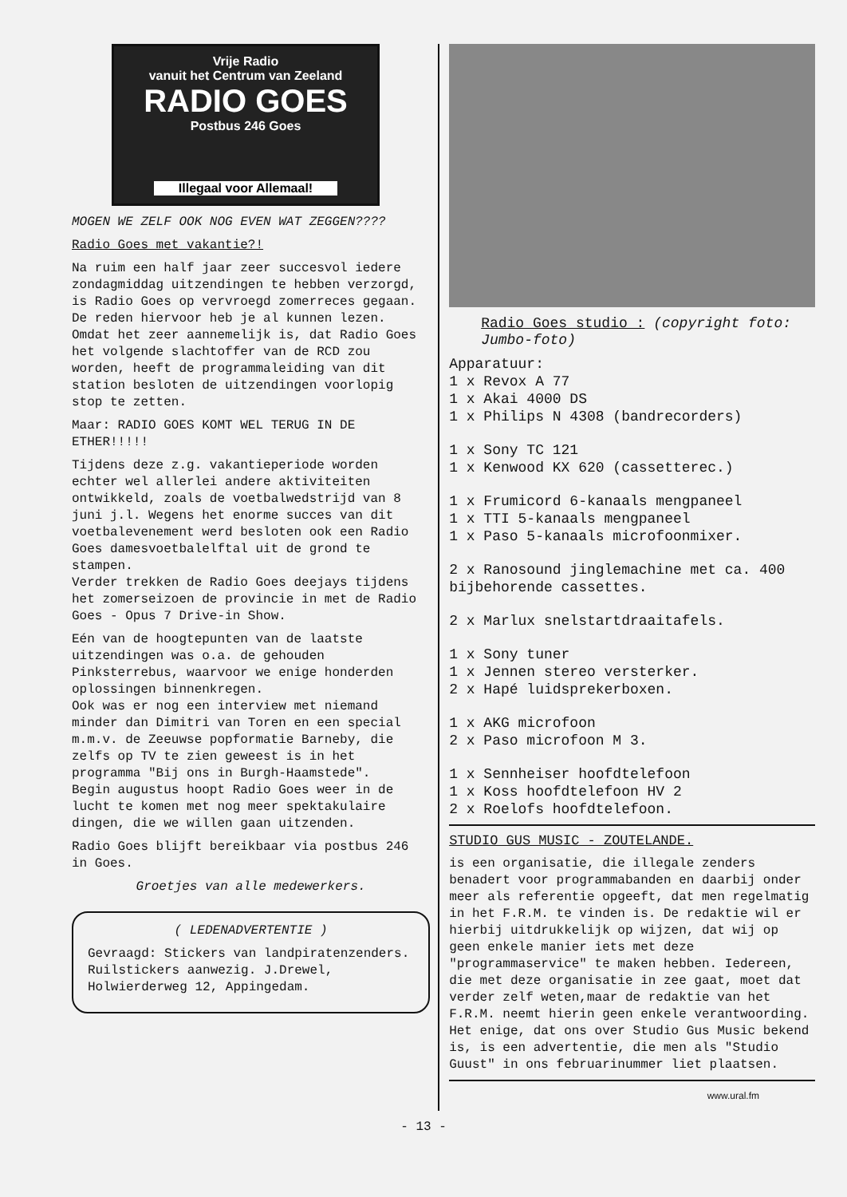Vrije Radio
vanuit het Centrum van Zeeland
RADIO GOES
Postbus 246 Goes
Illegaal voor Allemaal!
MOGEN WE ZELF OOK NOG EVEN WAT ZEGGEN????
Radio Goes met vakantie?!
Na ruim een half jaar zeer succesvol iedere zondagmiddag uitzendingen te hebben verzorgd, is Radio Goes op vervroegd zomerreces gegaan. De reden hiervoor heb je al kunnen lezen.
Omdat het zeer aannemelijk is, dat Radio Goes het volgende slachtoffer van de RCD zou worden, heeft de programmaleiding van dit station besloten de uitzendingen voorlopig stop te zetten.
Maar: RADIO GOES KOMT WEL TERUG IN DE ETHER!!!!!
Tijdens deze z.g. vakantieperiode worden echter wel allerlei andere aktiviteiten ontwikkeld, zoals de voetbalwedstrijd van 8 juni j.l. Wegens het enorme succes van dit voetbalevenement werd besloten ook een Radio Goes damesvoetbalelftal uit de grond te stampen.
Verder trekken de Radio Goes deejays tijdens het zomerseizoen de provincie in met de Radio Goes - Opus 7 Drive-in Show.
Eén van de hoogtepunten van de laatste uitzendingen was o.a. de gehouden Pinksterrebus, waarvoor we enige honderden oplossingen binnenkregen.
Ook was er nog een interview met niemand minder dan Dimitri van Toren en een special m.m.v. de Zeeuwse popformatie Barneby, die zelfs op TV te zien geweest is in het programma "Bij ons in Burgh-Haamstede".
Begin augustus hoopt Radio Goes weer in de lucht te komen met nog meer spektakulaire dingen, die we willen gaan uitzenden.
Radio Goes blijft bereikbaar via postbus 246 in Goes.
Groetjes van alle medewerkers.
( LEDENADVERTENTIE )
Gevraagd: Stickers van landpiratenzenders. Ruilstickers aanwezig. J.Drewel, Holwierderweg 12, Appingedam.
Radio Goes studio : (copyright foto: Jumbo-foto)
Apparatuur:
1 x Revox A 77
1 x Akai 4000 DS
1 x Philips N 4308 (bandrecorders)
1 x Sony TC 121
1 x Kenwood KX 620 (cassetterec.)
1 x Frumicord 6-kanaals mengpaneel
1 x TTI 5-kanaals mengpaneel
1 x Paso 5-kanaals microfoonmixer.
2 x Ranosound jinglemachine met ca. 400 bijbehorende cassettes.
2 x Marlux snelstartdraaitafels.
1 x Sony tuner
1 x Jennen stereo versterker.
2 x Hapé luidsprekerboxen.
1 x AKG microfoon
2 x Paso microfoon M 3.
1 x Sennheiser hoofdtelefoon
1 x Koss hoofdtelefoon HV 2
2 x Roelofs hoofdtelefoon.
STUDIO GUS MUSIC - ZOUTELANDE.
is een organisatie, die illegale zenders benadert voor programmabanden en daarbij onder meer als referentie opgeeft, dat men regelmatig in het F.R.M. te vinden is. De redaktie wil er hierbij uitdrukkelijk op wijzen, dat wij op geen enkele manier iets met deze "programmaservice" te maken hebben. Iedereen, die met deze organisatie in zee gaat, moet dat verder zelf weten,maar de redaktie van het F.R.M. neemt hierin geen enkele verantwoording.
Het enige, dat ons over Studio Gus Music bekend is, is een advertentie, die men als "Studio Guust" in ons februarinummer liet plaatsen.
www.ural.fm
- 13 -